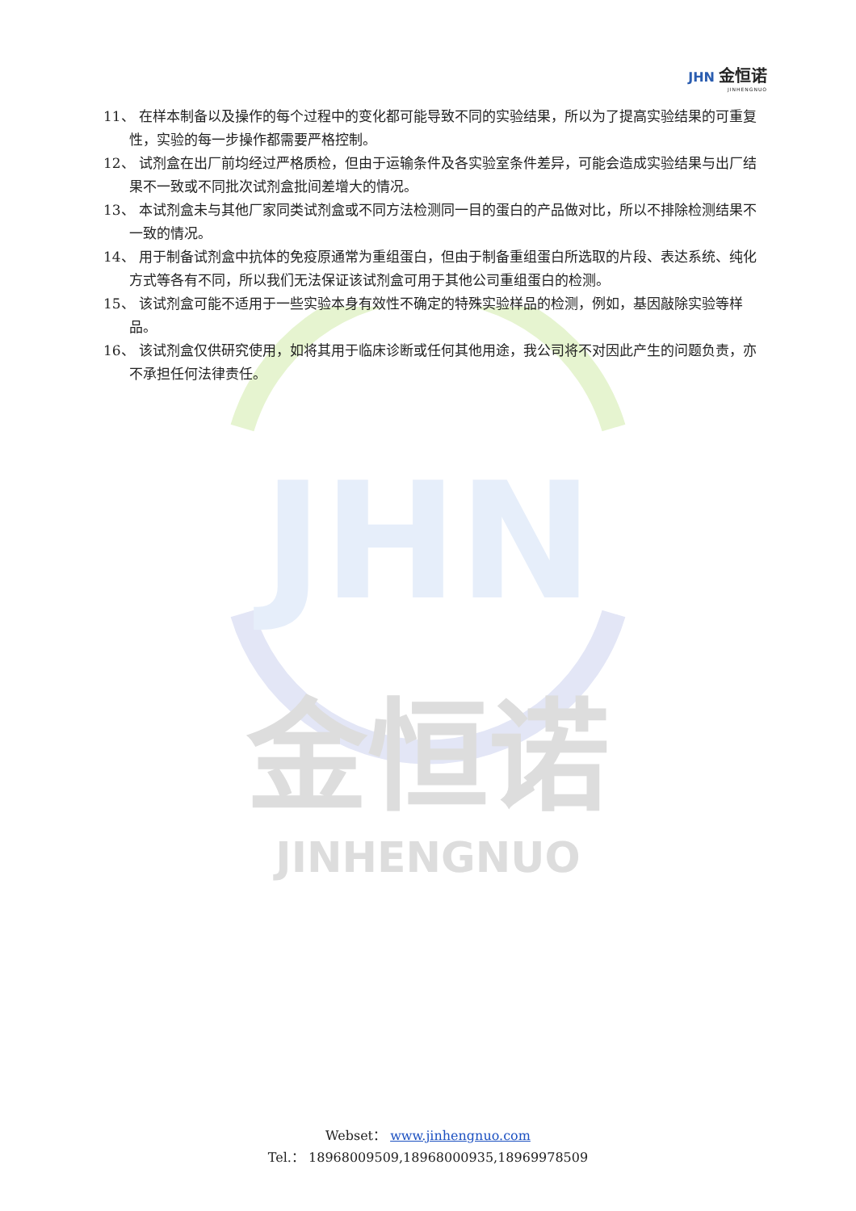JHN 金恒诺
JINHENGNUO
JHN
金恒诺
JINHENGNUO
11、 在样本制备以及操作的每个过程中的变化都可能导致不同的实验结果，所以为了提高实验结果的可重复性，实验的每一步操作都需要严格控制。
12、 试剂盒在出厂前均经过严格质检，但由于运输条件及各实验室条件差异，可能会造成实验结果与出厂结果不一致或不同批次试剂盒批间差增大的情况。
13、 本试剂盒未与其他厂家同类试剂盒或不同方法检测同一目的蛋白的产品做对比，所以不排除检测结果不一致的情况。
14、 用于制备试剂盒中抗体的免疫原通常为重组蛋白，但由于制备重组蛋白所选取的片段、表达系统、纯化方式等各有不同，所以我们无法保证该试剂盒可用于其他公司重组蛋白的检测。
15、 该试剂盒可能不适用于一些实验本身有效性不确定的特殊实验样品的检测，例如，基因敲除实验等样品。
16、 该试剂盒仅供研究使用，如将其用于临床诊断或任何其他用途，我公司将不对因此产生的问题负责，亦不承担任何法律责任。
Webset： www.jinhengnuo.com
Tel.： 18968009509,18968000935,18969978509